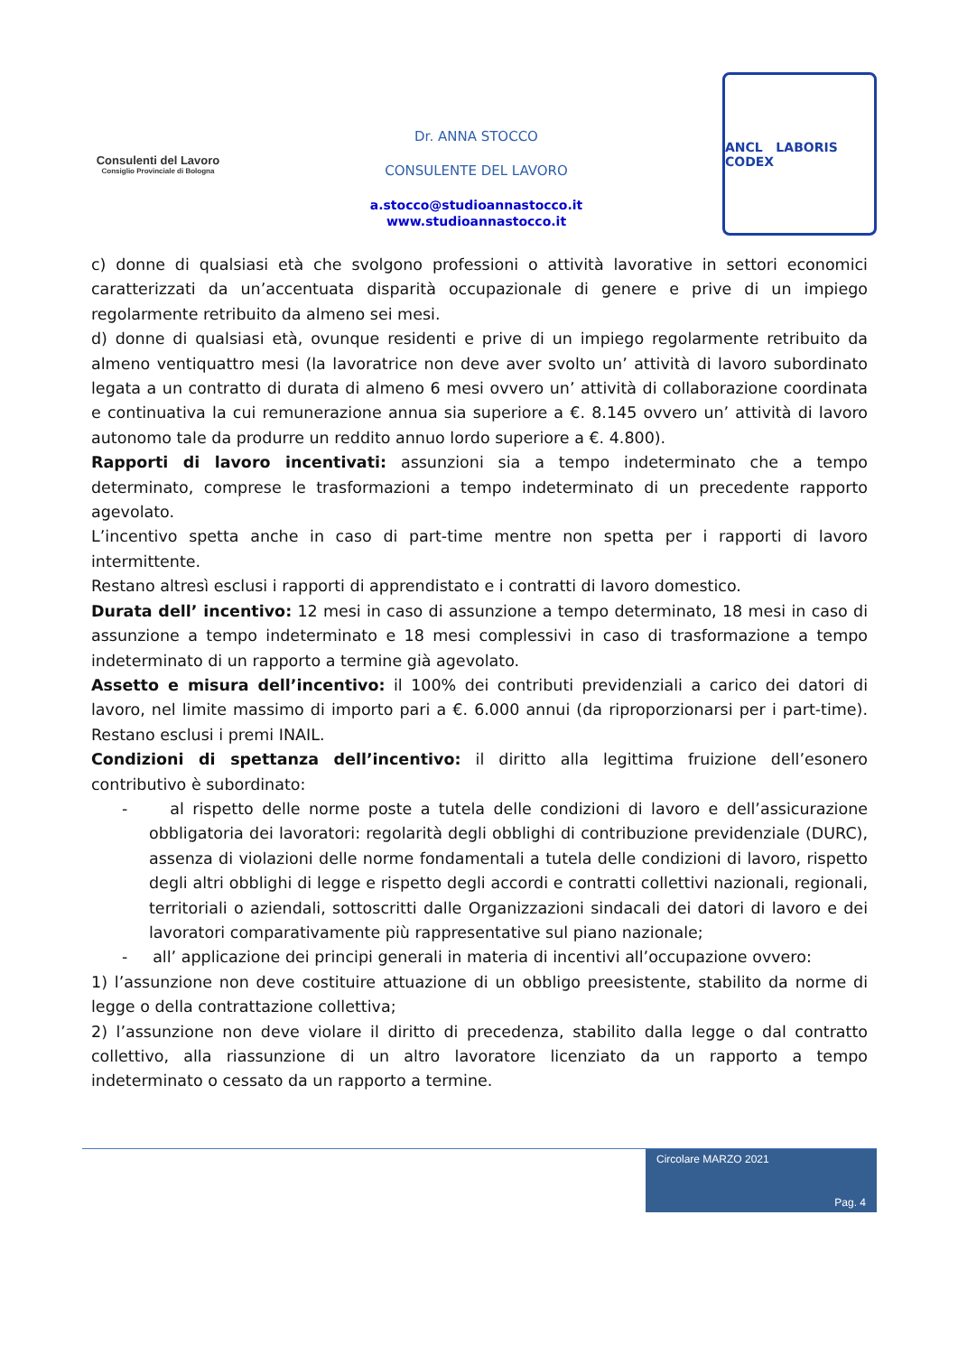Consulenti del Lavoro
Consiglio Provinciale di Bologna
Dr. ANNA STOCCO
CONSULENTE DEL LAVORO
a.stocco@studioannastocco.it
www.studioannastocco.it
ANCL LABORIS CODEX
c) donne di qualsiasi età che svolgono professioni o attività lavorative in settori economici caratterizzati da un’accentuata disparità occupazionale di genere e prive di un impiego regolarmente retribuito da almeno sei mesi.
d) donne di qualsiasi età, ovunque residenti e prive di un impiego regolarmente retribuito da almeno ventiquattro mesi (la lavoratrice non deve aver svolto un’ attività di lavoro subordinato legata a un contratto di durata di almeno 6 mesi ovvero un’ attività di collaborazione coordinata e continuativa la cui remunerazione annua sia superiore a €. 8.145 ovvero un’ attività di lavoro autonomo tale da produrre un reddito annuo lordo superiore a €. 4.800).
Rapporti di lavoro incentivati: assunzioni sia a tempo indeterminato che a tempo determinato, comprese le trasformazioni a tempo indeterminato di un precedente rapporto agevolato.
L’incentivo spetta anche in caso di part-time mentre non spetta per i rapporti di lavoro intermittente.
Restano altresì esclusi i rapporti di apprendistato e i contratti di lavoro domestico.
Durata dell’ incentivo: 12 mesi in caso di assunzione a tempo determinato, 18 mesi in caso di assunzione a tempo indeterminato e 18 mesi complessivi in caso di trasformazione a tempo indeterminato di un rapporto a termine già agevolato.
Assetto e misura dell’incentivo: il 100% dei contributi previdenziali a carico dei datori di lavoro, nel limite massimo di importo pari a €. 6.000 annui (da riproporzionarsi per i part-time). Restano esclusi i premi INAIL.
Condizioni di spettanza dell’incentivo: il diritto alla legittima fruizione dell’esonero contributivo è subordinato:
- al rispetto delle norme poste a tutela delle condizioni di lavoro e dell’assicurazione obbligatoria dei lavoratori: regolarità degli obblighi di contribuzione previdenziale (DURC), assenza di violazioni delle norme fondamentali a tutela delle condizioni di lavoro, rispetto degli altri obblighi di legge e rispetto degli accordi e contratti collettivi nazionali, regionali, territoriali o aziendali, sottoscritti dalle Organizzazioni sindacali dei datori di lavoro e dei lavoratori comparativamente più rappresentative sul piano nazionale;
- all’ applicazione dei principi generali in materia di incentivi all’occupazione ovvero:
1) l’assunzione non deve costituire attuazione di un obbligo preesistente, stabilito da norme di legge o della contrattazione collettiva;
2) l’assunzione non deve violare il diritto di precedenza, stabilito dalla legge o dal contratto collettivo, alla riassunzione di un altro lavoratore licenziato da un rapporto a tempo indeterminato o cessato da un rapporto a termine.
Circolare MARZO 2021
Pag. 4